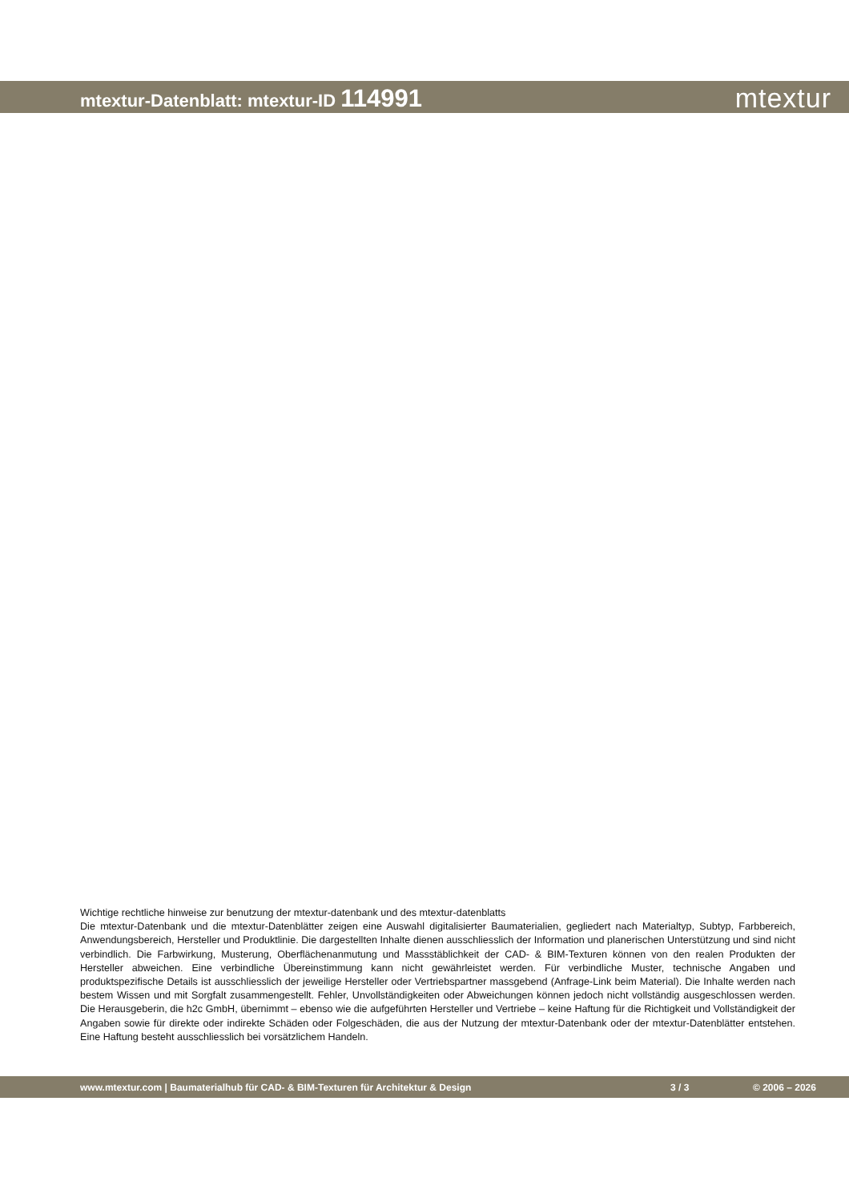mtextur-Datenblatt: mtextur-ID 114991
mtextur
Wichtige rechtliche hinweise zur benutzung der mtextur-datenbank und des mtextur-datenblatts
Die mtextur-Datenbank und die mtextur-Datenblätter zeigen eine Auswahl digitalisierter Baumaterialien, gegliedert nach Materialtyp, Subtyp, Farbbereich, Anwendungsbereich, Hersteller und Produktlinie. Die dargestellten Inhalte dienen ausschliesslich der Information und planerischen Unterstützung und sind nicht verbindlich. Die Farbwirkung, Musterung, Oberflächenanmutung und Massstäblichkeit der CAD- & BIM-Texturen können von den realen Produkten der Hersteller abweichen. Eine verbindliche Übereinstimmung kann nicht gewährleistet werden. Für verbindliche Muster, technische Angaben und produktspezifische Details ist ausschliesslich der jeweilige Hersteller oder Vertriebspartner massgebend (Anfrage-Link beim Material). Die Inhalte werden nach bestem Wissen und mit Sorgfalt zusammengestellt. Fehler, Unvollständigkeiten oder Abweichungen können jedoch nicht vollständig ausgeschlossen werden. Die Herausgeberin, die h2c GmbH, übernimmt – ebenso wie die aufgeführten Hersteller und Vertriebe – keine Haftung für die Richtigkeit und Vollständigkeit der Angaben sowie für direkte oder indirekte Schäden oder Folgeschäden, die aus der Nutzung der mtextur-Datenbank oder der mtextur-Datenblätter entstehen. Eine Haftung besteht ausschliesslich bei vorsätzlichem Handeln.
www.mtextur.com | Baumaterialhub für CAD- & BIM-Texturen für Architektur & Design 3 / 3 © 2006 – 2026